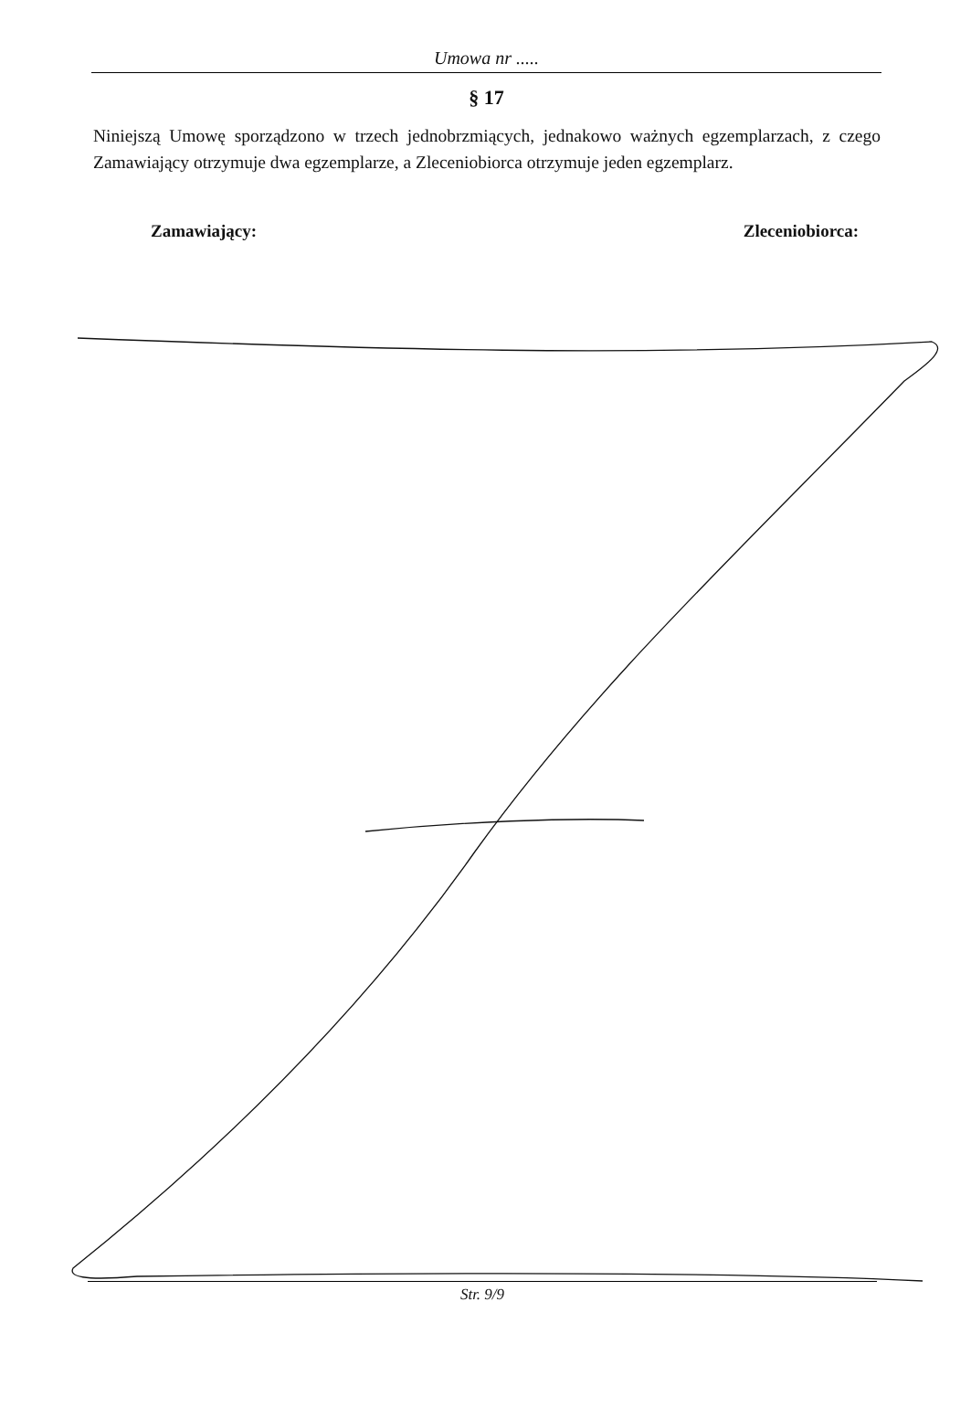Umowa nr .....
§ 17
Niniejszą Umowę sporządzono w trzech jednobrzmiących, jednakowo ważnych egzemplarzach, z czego Zamawiający otrzymuje dwa egzemplarze, a Zleceniobiorca otrzymuje jeden egzemplarz.
Zamawiający: Zleceniobiorca:
Str. 9/9